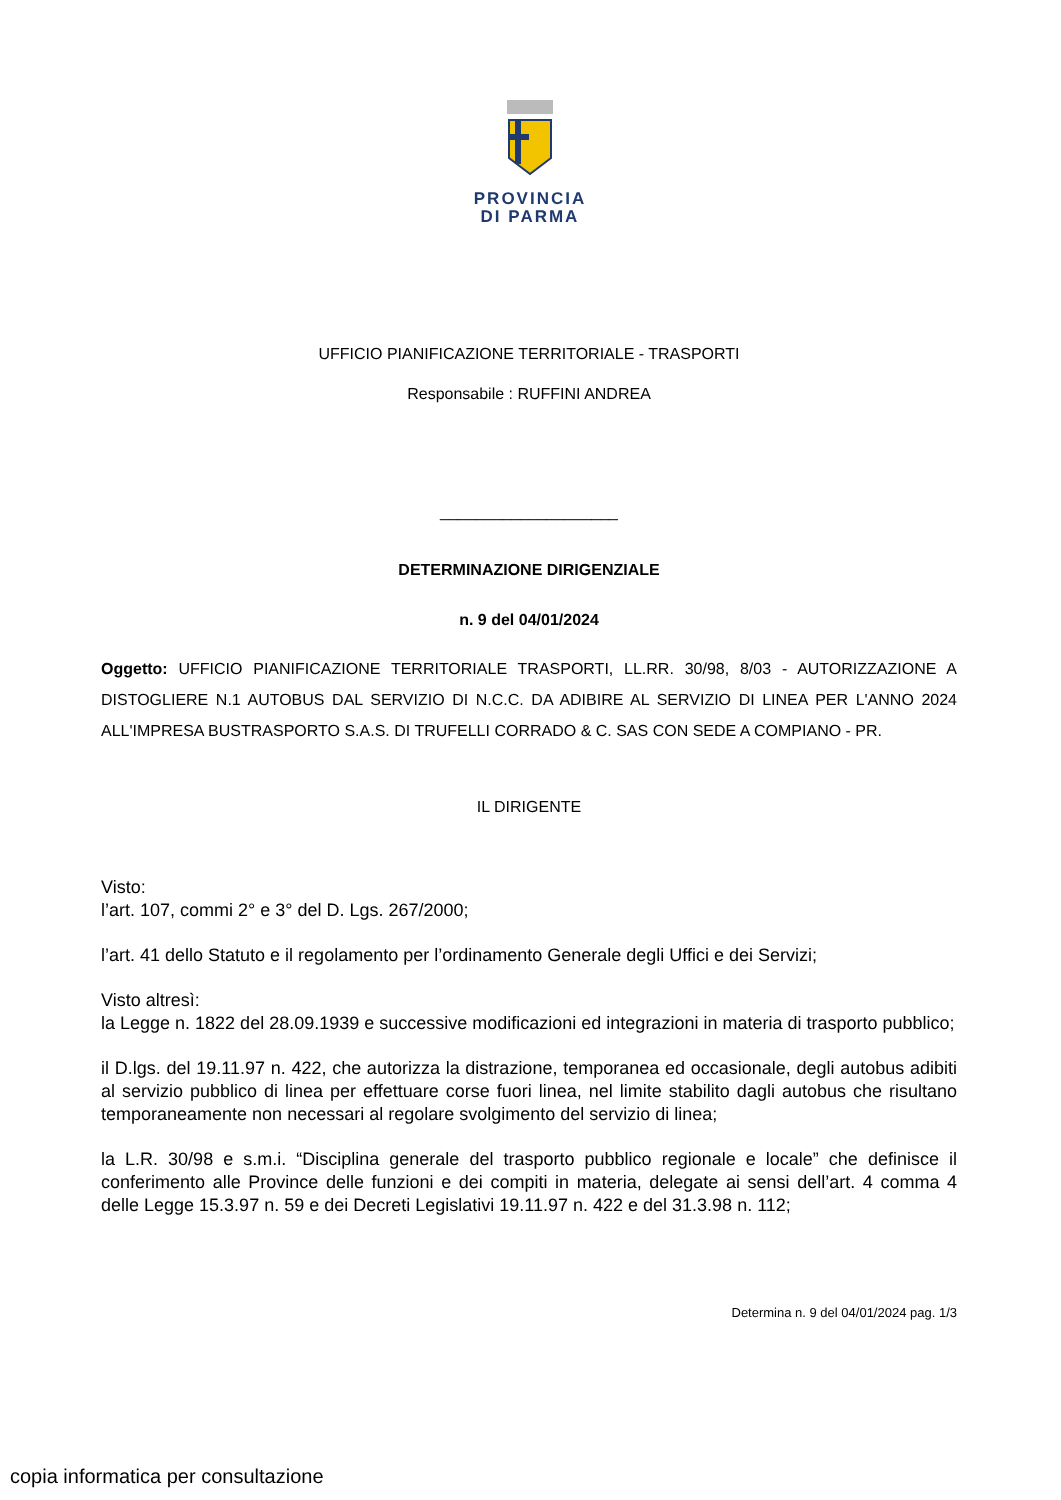PROVINCIA
DI PARMA
UFFICIO PIANIFICAZIONE TERRITORIALE - TRASPORTI
Responsabile : RUFFINI ANDREA
____________________
DETERMINAZIONE DIRIGENZIALE
n. 9 del 04/01/2024
Oggetto: UFFICIO PIANIFICAZIONE TERRITORIALE TRASPORTI, LL.RR. 30/98, 8/03 - AUTORIZZAZIONE A DISTOGLIERE N.1 AUTOBUS DAL SERVIZIO DI N.C.C. DA ADIBIRE AL SERVIZIO DI LINEA PER L'ANNO 2024 ALL'IMPRESA BUSTRASPORTO S.A.S. DI TRUFELLI CORRADO & C. SAS CON SEDE A COMPIANO - PR.
IL DIRIGENTE
Visto:
l’art. 107, commi 2° e 3° del D. Lgs. 267/2000;
l’art. 41 dello Statuto e il regolamento per l’ordinamento Generale degli Uffici e dei Servizi;
Visto altresì:
la Legge n. 1822 del 28.09.1939 e successive modificazioni ed integrazioni in materia di trasporto pubblico;
il D.lgs. del 19.11.97 n. 422, che autorizza la distrazione, temporanea ed occasionale, degli autobus adibiti al servizio pubblico di linea per effettuare corse fuori linea, nel limite stabilito dagli autobus che risultano temporaneamente non necessari al regolare svolgimento del servizio di linea;
la L.R. 30/98 e s.m.i. “Disciplina generale del trasporto pubblico regionale e locale” che definisce il conferimento alle Province delle funzioni e dei compiti in materia, delegate ai sensi dell’art. 4 comma 4 delle Legge 15.3.97 n. 59 e dei Decreti Legislativi 19.11.97 n. 422 e del 31.3.98 n. 112;
Determina n. 9 del 04/01/2024 pag. 1/3
copia informatica per consultazione